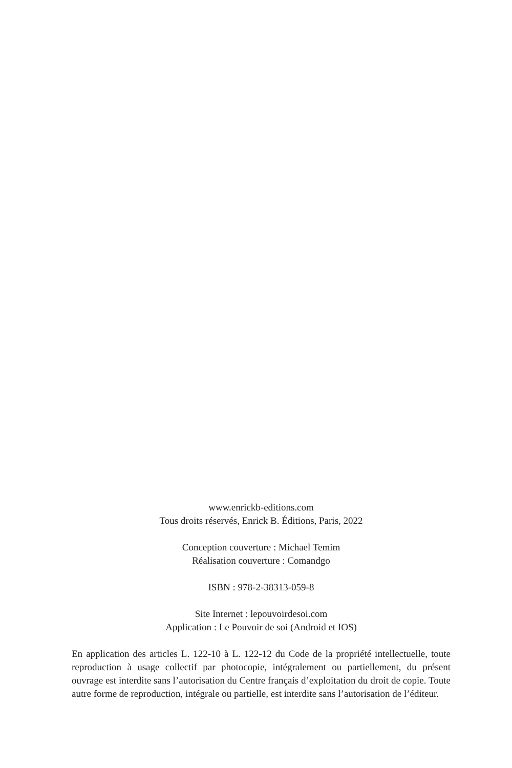www.enrickb-editions.com
Tous droits réservés, Enrick B. Éditions, Paris, 2022
Conception couverture : Michael Temim
Réalisation couverture : Comandgo
ISBN : 978-2-38313-059-8
Site Internet : lepouvoirdesoi.com
Application : Le Pouvoir de soi (Android et IOS)
En application des articles L. 122-10 à L. 122-12 du Code de la propriété intellectuelle, toute reproduction à usage collectif par photocopie, intégralement ou partiellement, du présent ouvrage est interdite sans l’autorisation du Centre français d’exploitation du droit de copie. Toute autre forme de reproduction, intégrale ou partielle, est interdite sans l’autorisation de l’éditeur.